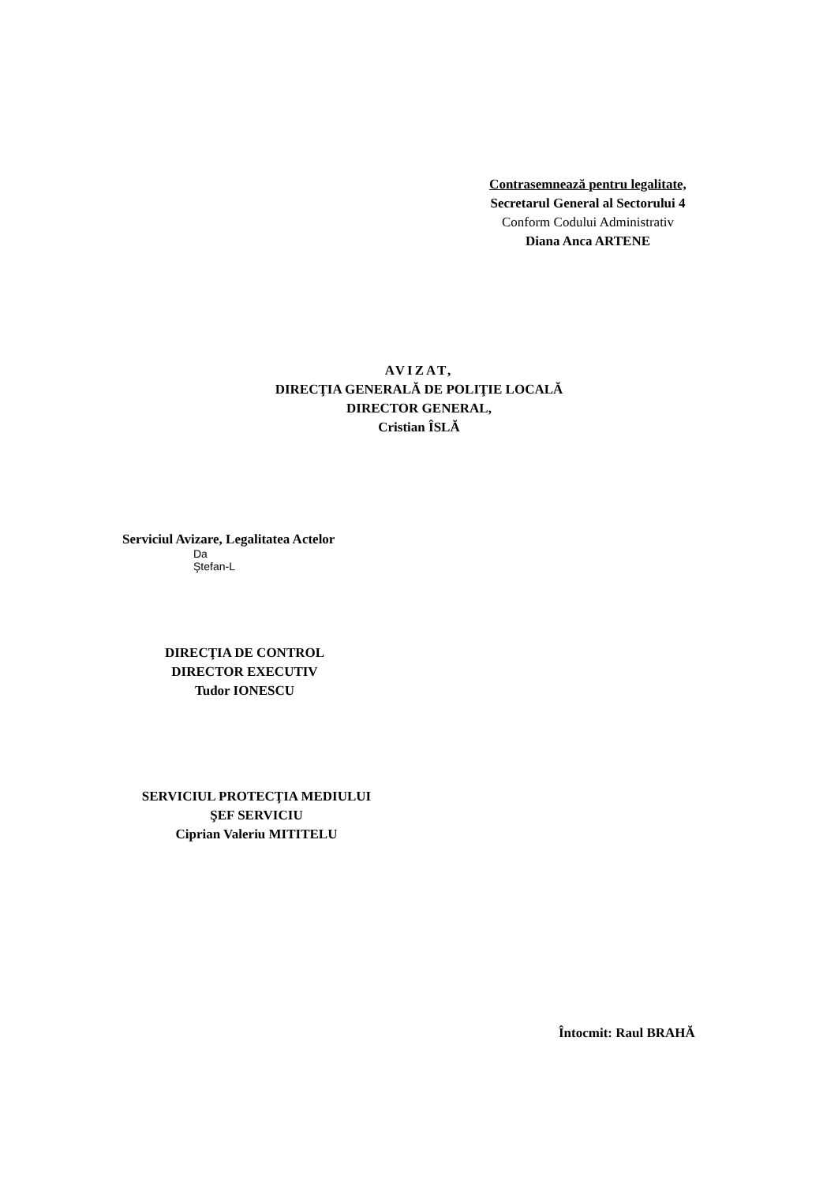Contrasemnează pentru legalitate,
Secretarul General al Sectorului 4
Conform Codului Administrativ
Diana Anca ARTENE
AVIZAT,
DIRECŢIA GENERALĂ DE POLIŢIE LOCALĂ
DIRECTOR GENERAL,
Cristian ÎSLĂ
Serviciul Avizare, Legalitatea Actelor
Da
Ştefan-L
DIRECŢIA DE CONTROL
DIRECTOR EXECUTIV
Tudor IONESCU
SERVICIUL PROTECŢIA MEDIULUI
ŞEF SERVICIU
Ciprian Valeriu MITITELU
Întocmit: Raul BRAHĂ